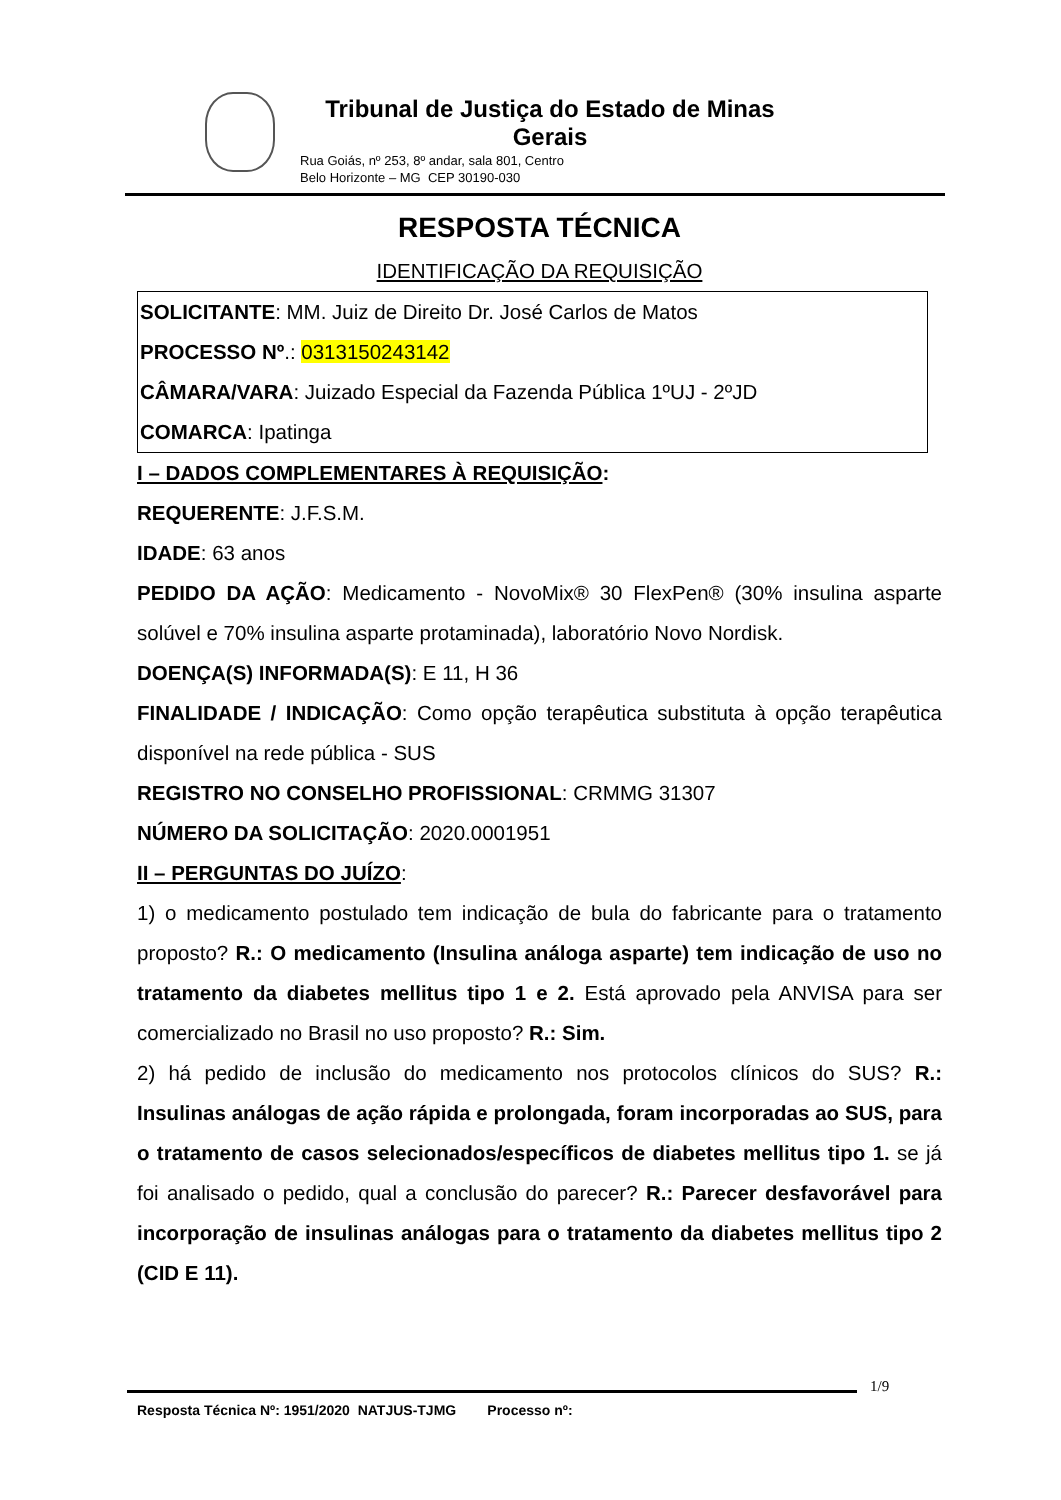Tribunal de Justiça do Estado de Minas Gerais
Rua Goiás, nº 253, 8º andar, sala 801, Centro
Belo Horizonte – MG CEP 30190-030
RESPOSTA TÉCNICA
IDENTIFICAÇÃO DA REQUISIÇÃO
SOLICITANTE: MM. Juiz de Direito Dr. José Carlos de Matos
PROCESSO Nº.: 0313150243142
CÂMARA/VARA: Juizado Especial da Fazenda Pública 1ºUJ - 2ºJD
COMARCA: Ipatinga
I – DADOS COMPLEMENTARES À REQUISIÇÃO:
REQUERENTE: J.F.S.M.
IDADE: 63 anos
PEDIDO DA AÇÃO: Medicamento - NovoMix® 30 FlexPen® (30% insulina asparte solúvel e 70% insulina asparte protaminada), laboratório Novo Nordisk.
DOENÇA(S) INFORMADA(S): E 11, H 36
FINALIDADE / INDICAÇÃO: Como opção terapêutica substituta à opção terapêutica disponível na rede pública - SUS
REGISTRO NO CONSELHO PROFISSIONAL: CRMMG 31307
NÚMERO DA SOLICITAÇÃO: 2020.0001951
II – PERGUNTAS DO JUÍZO:
1) o medicamento postulado tem indicação de bula do fabricante para o tratamento proposto? R.: O medicamento (Insulina análoga asparte) tem indicação de uso no tratamento da diabetes mellitus tipo 1 e 2. Está aprovado pela ANVISA para ser comercializado no Brasil no uso proposto? R.: Sim.
2) há pedido de inclusão do medicamento nos protocolos clínicos do SUS? R.: Insulinas análogas de ação rápida e prolongada, foram incorporadas ao SUS, para o tratamento de casos selecionados/específicos de diabetes mellitus tipo 1. se já foi analisado o pedido, qual a conclusão do parecer? R.: Parecer desfavorável para incorporação de insulinas análogas para o tratamento da diabetes mellitus tipo 2 (CID E 11).
1/9
Resposta Técnica Nº: 1951/2020 NATJUS-TJMG Processo nº: